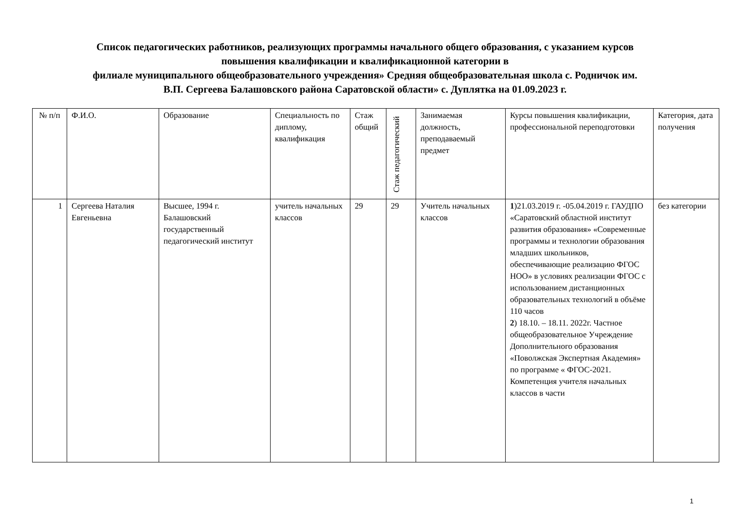Список педагогических работников, реализующих программы начального общего образования, с указанием курсов
повышения квалификации и квалификационной категории в
филиале муниципального общеобразовательного учреждения» Средняя общеобразовательная школа с. Родничок им.
В.П. Сергеева Балашовского района Саратовской области» с. Дуплятка на 01.09.2023 г.
| № п/п | Ф.И.О. | Образование | Специальность по диплому, квалификация | Стаж общий | Стаж педагогический | Занимаемая должность, преподаваемый предмет | Курсы повышения квалификации, профессиональной переподготовки | Категория, дата получения |
| --- | --- | --- | --- | --- | --- | --- | --- | --- |
| 1 | Сергеева Наталия Евгеньевна | Высшее, 1994 г. Балашовский государственный педагогический институт | учитель начальных классов | 29 | 29 | Учитель начальных классов | 1 )21.03.2019 г. -05.04.2019 г. ГАУДПО «Саратовский областной институт развития образования» «Современные программы и технологии образования младших школьников, обеспечивающие реализацию ФГОС НОО» в условиях реализации ФГОС с использованием дистанционных образовательных технологий в объёме 110 часов 2 ) 18.10. – 18.11. 2022г. Частное общеобразовательное Учреждение Дополнительного образования «Поволжская Экспертная Академия» по программе « ФГОС-2021. Компетенция учителя начальных классов в части | без категории |
1